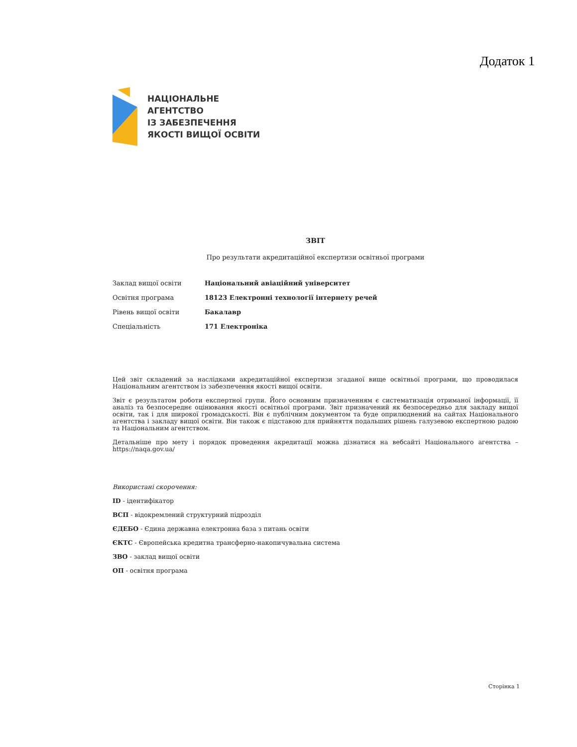Додаток 1
НАЦІОНАЛЬНЕ
АГЕНТСТВО
ІЗ ЗАБЕЗПЕЧЕННЯ
ЯКОСТІ ВИЩОЇ ОСВІТИ
ЗВІТ
Про результати акредитаційної експертизи освітньої програми
| Заклад вищої освіти | Національний авіаційний університет |
| Освітня програма | 18123 Електронні технології інтернету речей |
| Рівень вищої освіти | Бакалавр |
| Спеціальність | 171 Електроніка |
Цей звіт складений за наслідками акредитаційної експертизи згаданої вище освітньої програми, що проводилася Національним агентством із забезпечення якості вищої освіти.
Звіт є результатом роботи експертної групи. Його основним призначенням є систематизація отриманої інформації, її аналіз та безпосереднє оцінювання якості освітньої програми. Звіт призначений як безпосередньо для закладу вищої освіти, так і для широкої громадськості. Він є публічним документом та буде оприлюднений на сайтах Національного агентства і закладу вищої освіти. Він також є підставою для прийняття подальших рішень галузевою експертною радою та Національним агентством.
Детальніше про мету і порядок проведення акредитації можна дізнатися на вебсайті Національного агентства – https://naqa.gov.ua/
Використані скорочення:
ID - ідентифікатор
ВСП - відокремлений структурний підрозділ
ЄДЕБО - Єдина державна електронна база з питань освіти
ЄКТС - Європейська кредитна трансферно-накопичувальна система
ЗВО - заклад вищої освіти
ОП - освітня програма
Сторінка 1